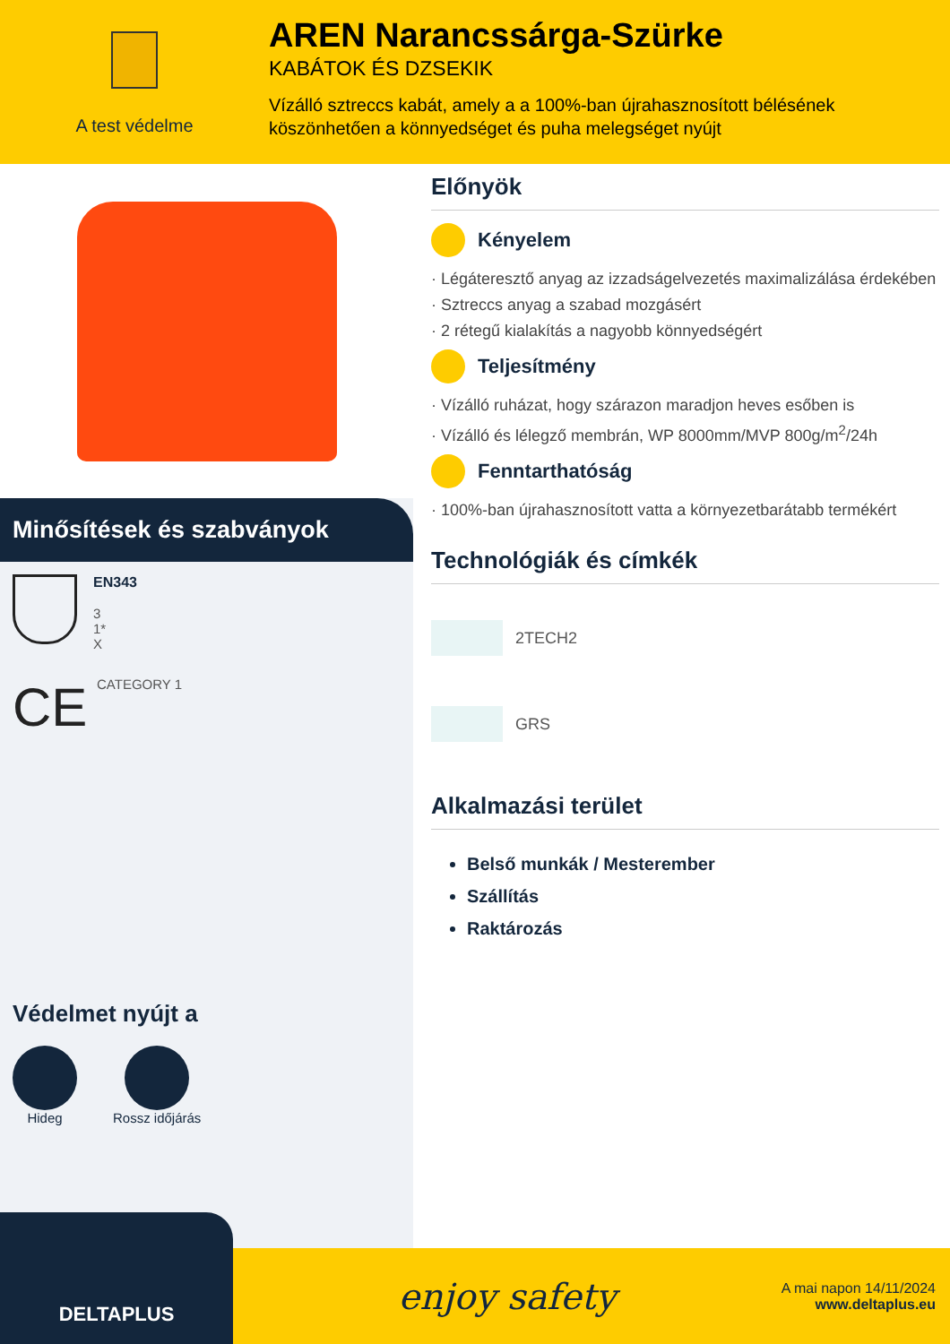A test védelme
AREN Narancssárga-Szürke
KABÁTOK ÉS DZSEKIK
Vízálló sztreccs kabát, amely a a 100%-ban újrahasznosított bélésének
köszönhetően a könnyedséget és puha melegséget nyújt
Minősítések és szabványok
EN343
3
1*
X
CE
CATEGORY 1
Védelmet nyújt a
Hideg Rossz időjárás
Előnyök
Kényelem
· Légáteresztő anyag az izzadságelvezetés maximalizálása érdekében
· Sztreccs anyag a szabad mozgásért
· 2 rétegű kialakítás a nagyobb könnyedségért
Teljesítmény
· Vízálló ruházat, hogy szárazon maradjon heves esőben is
· Vízálló és lélegző membrán, WP 8000mm/MVP 800g/m<sup>2</sup>/24h
Fenntarthatóság
· 100%-ban újrahasznosított vatta a környezetbarátabb termékért
Technológiák és címkék
2TECH2
GRS
Alkalmazási terület
Belső munkák / Mesterember
Szállítás
Raktározás
DELTAPLUS
enjoy safety
A mai napon 14/11/2024
www.deltaplus.eu